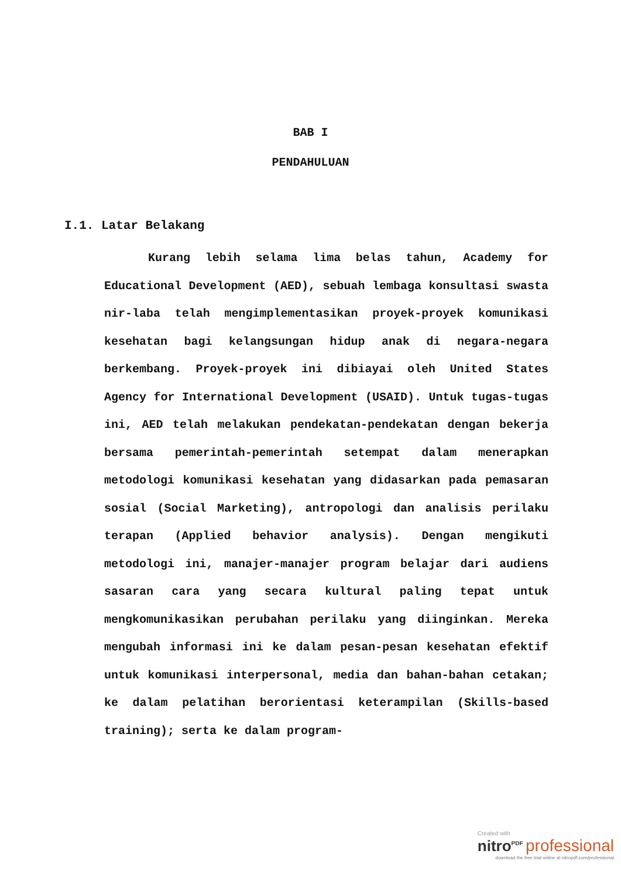BAB I
PENDAHULUAN
I.1. Latar Belakang
Kurang lebih selama lima belas tahun, Academy for Educational Development (AED), sebuah lembaga konsultasi swasta nir-laba telah mengimplementasikan proyek-proyek komunikasi kesehatan bagi kelangsungan hidup anak di negara-negara berkembang. Proyek-proyek ini dibiayai oleh United States Agency for International Development (USAID). Untuk tugas-tugas ini, AED telah melakukan pendekatan-pendekatan dengan bekerja bersama pemerintah-pemerintah setempat dalam menerapkan metodologi komunikasi kesehatan yang didasarkan pada pemasaran sosial (Social Marketing), antropologi dan analisis perilaku terapan (Applied behavior analysis). Dengan mengikuti metodologi ini, manajer-manajer program belajar dari audiens sasaran cara yang secara kultural paling tepat untuk mengkomunikasikan perubahan perilaku yang diinginkan. Mereka mengubah informasi ini ke dalam pesan-pesan kesehatan efektif untuk komunikasi interpersonal, media dan bahan-bahan cetakan; ke dalam pelatihan berorientasi keterampilan (Skills-based training); serta ke dalam program-
Created with
nitro<sup>PDF</sup> professional
download the free trial online at nitropdf.com/professional